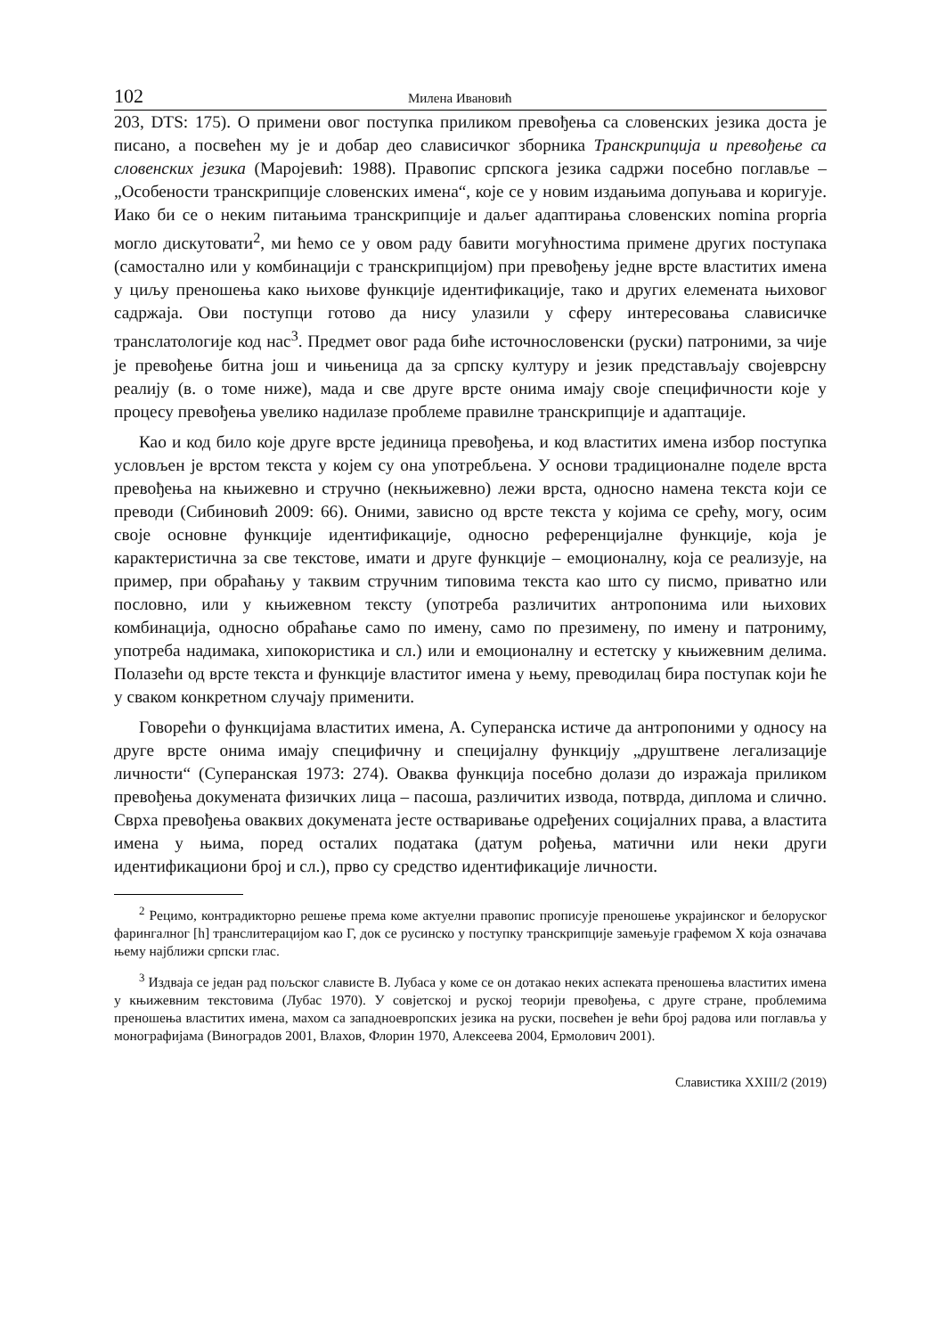102 Милена Ивановић
203, DTS: 175). О примени овог поступка приликом превођења са словенских језика доста је писано, а посвећен му је и добар део слависичког зборника Транскрипција и превођење са словенских језика (Маројевић: 1988). Правопис српскога језика садржи посебно поглавље – „Особености транскрипције словенских имена“, које се у новим издањима допуњава и коригује. Иако би се о неким питањима транскрипције и даљег адаптирања словенских nomina propria могло дискутовати<sup>2</sup>, ми ћемо се у овом раду бавити могућностима примене других поступака (самостално или у комбинацији с транскрипцијом) при превођењу једне врсте властитих имена у циљу преношења како њихове функције идентификације, тако и других елемената њиховог садржаја. Ови поступци готово да нису улазили у сферу интересовања слависичке транслатологије код нас<sup>3</sup>. Предмет овог рада биће источнословенски (руски) патроними, за чије је превођење битна још и чињеница да за српску културу и језик представљају својеврсну реалију (в. о томе ниже), мада и све друге врсте онима имају своје специфичности које у процесу превођења увелико надилазе проблеме правилне транскрипције и адаптације.
Као и код било које друге врсте јединица превођења, и код властитих имена избор поступка условљен је врстом текста у којем су она употребљена. У основи традиционалне поделе врста превођења на књижевно и стручно (некњижевно) лежи врста, односно намена текста који се преводи (Сибиновић 2009: 66). Оними, зависно од врсте текста у којима се срећу, могу, осим своје основне функције идентификације, односно референцијалне функције, која је карактеристична за све текстове, имати и друге функције – емоционалну, која се реализује, на пример, при обраћању у таквим стручним типовима текста као што су писмо, приватно или пословно, или у књижевном тексту (употреба различитих антропонима или њихових комбинација, односно обраћање само по имену, само по презимену, по имену и патрониму, употреба надимака, хипокористика и сл.) или и емоционалну и естетску у књижевним делима. Полазећи од врсте текста и функције властитог имена у њему, преводилац бира поступак који ће у сваком конкретном случају применити.
Говорећи о функцијама властитих имена, А. Суперанска истиче да антропоними у односу на друге врсте онима имају специфичну и специјалну функцију „друштвене легализације личности“ (Суперанская 1973: 274). Оваква функција посебно долази до изражаја приликом превођења докумената физичких лица – пасоша, различитих извода, потврда, диплома и слично. Сврха превођења оваквих докумената јесте остваривање одређених социјалних права, а властита имена у њима, поред осталих података (датум рођења, матични или неки други идентификациони број и сл.), прво су средство идентификације личности.
<sup>2</sup> Рецимо, контрадикторно решење према коме актуелни правопис прописује преношење украјинског и белоруског фарингалног [h] транслитерацијом као Г, док се русинско у поступку транскрипције замењује графемом Х која означава њему најближи српски глас.
<sup>3</sup> Издваја се један рад пољског слависте В. Лубаса у коме се он дотакао неких аспеката преношења властитих имена у књижевним текстовима (Лубас 1970). У совјетској и руској теорији превођења, с друге стране, проблемима преношења властитих имена, махом са западноевропских језика на руски, посвећен је већи број радова или поглавља у монографијама (Виноградов 2001, Влахов, Флорин 1970, Алексеева 2004, Ермолович 2001).
Славистика XXIII/2 (2019)